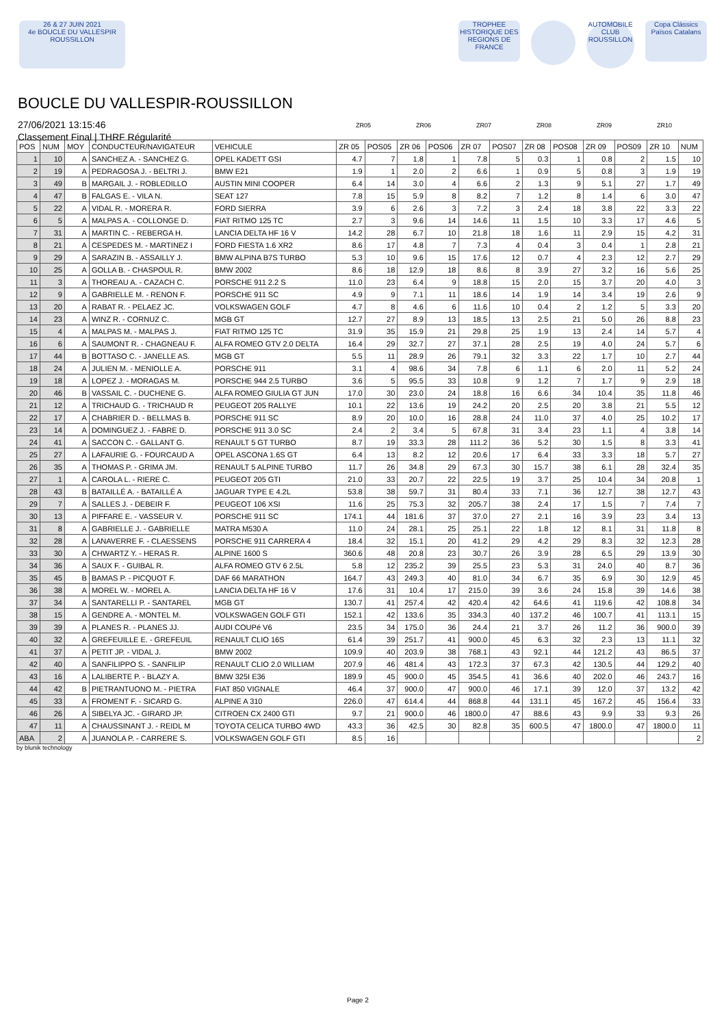26 & 27 JUIN 2021
4e BOUCLE DU VALLESPIR ROUSSILLON
TROPHEE HISTORIQUE DES REGIONS DE FRANCE
AUTOMOBILE CLUB ROUSSILLON
Copa Clàssics Països Catalans
BOUCLE DU VALLESPIR-ROUSSILLON
27/06/2021 13:15:46
Classement Final | THRF Régularité
ZR05 ZR06 ZR07 ZR08 ZR09 ZR10
| POS | NUM | MOY | CONDUCTEUR/NAVIGATEUR | VEHICULE | ZR 05 | POS05 | ZR 06 | POS06 | ZR 07 | POS07 | ZR 08 | POS08 | ZR 09 | POS09 | ZR 10 | NUM |
| --- | --- | --- | --- | --- | --- | --- | --- | --- | --- | --- | --- | --- | --- | --- | --- | --- |
| 1 | 10 | A | SANCHEZ A. - SANCHEZ G. | OPEL KADETT GSI | 4.7 | 7 | 1.8 | 1 | 7.8 | 5 | 0.3 | 1 | 0.8 | 2 | 1.5 | 10 |
| 2 | 19 | A | PEDRAGOSA J. - BELTRI J. | BMW E21 | 1.9 | 1 | 2.0 | 2 | 6.6 | 1 | 0.9 | 5 | 0.8 | 3 | 1.9 | 19 |
| 3 | 49 | B | MARGAIL J. - ROBLEDILLO | AUSTIN MINI COOPER | 6.4 | 14 | 3.0 | 4 | 6.6 | 2 | 1.3 | 9 | 5.1 | 27 | 1.7 | 49 |
| 4 | 47 | B | FALGAS E. - VILA N. | SEAT 127 | 7.8 | 15 | 5.9 | 8 | 8.2 | 7 | 1.2 | 8 | 1.4 | 6 | 3.0 | 47 |
| 5 | 22 | A | VIDAL R. - MORERA R. | FORD SIERRA | 3.9 | 6 | 2.6 | 3 | 7.2 | 3 | 2.4 | 18 | 3.8 | 22 | 3.3 | 22 |
| 6 | 5 | A | MALPAS A. - COLLONGE D. | FIAT RITMO 125 TC | 2.7 | 3 | 9.6 | 14 | 14.6 | 11 | 1.5 | 10 | 3.3 | 17 | 4.6 | 5 |
| 7 | 31 | A | MARTIN C. - REBERGA H. | LANCIA DELTA HF 16 V | 14.2 | 28 | 6.7 | 10 | 21.8 | 18 | 1.6 | 11 | 2.9 | 15 | 4.2 | 31 |
| 8 | 21 | A | CESPEDES M. - MARTINEZ I | FORD FIESTA 1.6 XR2 | 8.6 | 17 | 4.8 | 7 | 7.3 | 4 | 0.4 | 3 | 0.4 | 1 | 2.8 | 21 |
| 9 | 29 | A | SARAZIN B. - ASSAILLY J. | BMW ALPINA B7S TURBO | 5.3 | 10 | 9.6 | 15 | 17.6 | 12 | 0.7 | 4 | 2.3 | 12 | 2.7 | 29 |
| 10 | 25 | A | GOLLA B. - CHASPOUL R. | BMW 2002 | 8.6 | 18 | 12.9 | 18 | 8.6 | 8 | 3.9 | 27 | 3.2 | 16 | 5.6 | 25 |
| 11 | 3 | A | THOREAU A. - CAZACH C. | PORSCHE 911 2.2 S | 11.0 | 23 | 6.4 | 9 | 18.8 | 15 | 2.0 | 15 | 3.7 | 20 | 4.0 | 3 |
| 12 | 9 | A | GABRIELLE M. - RENON F. | PORSCHE 911 SC | 4.9 | 9 | 7.1 | 11 | 18.6 | 14 | 1.9 | 14 | 3.4 | 19 | 2.6 | 9 |
| 13 | 20 | A | RABAT R. - PELAEZ JC. | VOLKSWAGEN GOLF | 4.7 | 8 | 4.6 | 6 | 11.6 | 10 | 0.4 | 2 | 1.2 | 5 | 3.3 | 20 |
| 14 | 23 | A | WINZ R. - CORNUZ C. | MGB GT | 12.7 | 27 | 8.9 | 13 | 18.5 | 13 | 2.5 | 21 | 5.0 | 26 | 8.8 | 23 |
| 15 | 4 | A | MALPAS M. - MALPAS J. | FIAT RITMO 125 TC | 31.9 | 35 | 15.9 | 21 | 29.8 | 25 | 1.9 | 13 | 2.4 | 14 | 5.7 | 4 |
| 16 | 6 | A | SAUMONT R. - CHAGNEAU F. | ALFA ROMEO GTV 2.0 DELTA | 16.4 | 29 | 32.7 | 27 | 37.1 | 28 | 2.5 | 19 | 4.0 | 24 | 5.7 | 6 |
| 17 | 44 | B | BOTTASO C. - JANELLE AS. | MGB GT | 5.5 | 11 | 28.9 | 26 | 79.1 | 32 | 3.3 | 22 | 1.7 | 10 | 2.7 | 44 |
| 18 | 24 | A | JULIEN M. - MENIOLLE A. | PORSCHE 911 | 3.1 | 4 | 98.6 | 34 | 7.8 | 6 | 1.1 | 6 | 2.0 | 11 | 5.2 | 24 |
| 19 | 18 | A | LOPEZ J. - MORAGAS M. | PORSCHE 944 2.5 TURBO | 3.6 | 5 | 95.5 | 33 | 10.8 | 9 | 1.2 | 7 | 1.7 | 9 | 2.9 | 18 |
| 20 | 46 | B | VASSAIL C. - DUCHENE G. | ALFA ROMEO GIULIA GT JUN | 17.0 | 30 | 23.0 | 24 | 18.8 | 16 | 6.6 | 34 | 10.4 | 35 | 11.8 | 46 |
| 21 | 12 | A | TRICHAUD G. - TRICHAUD R | PEUGEOT 205 RALLYE | 10.1 | 22 | 13.6 | 19 | 24.2 | 20 | 2.5 | 20 | 3.8 | 21 | 5.5 | 12 |
| 22 | 17 | A | CHABRIER D. - BELLMAS B. | PORSCHE 911 SC | 8.9 | 20 | 10.0 | 16 | 28.8 | 24 | 11.0 | 37 | 4.0 | 25 | 10.2 | 17 |
| 23 | 14 | A | DOMINGUEZ J. - FABRE D. | PORSCHE 911 3.0 SC | 2.4 | 2 | 3.4 | 5 | 67.8 | 31 | 3.4 | 23 | 1.1 | 4 | 3.8 | 14 |
| 24 | 41 | A | SACCON C. - GALLANT G. | RENAULT 5 GT TURBO | 8.7 | 19 | 33.3 | 28 | 111.2 | 36 | 5.2 | 30 | 1.5 | 8 | 3.3 | 41 |
| 25 | 27 | A | LAFAURIE G. - FOURCAUD A | OPEL ASCONA 1.6S GT | 6.4 | 13 | 8.2 | 12 | 20.6 | 17 | 6.4 | 33 | 3.3 | 18 | 5.7 | 27 |
| 26 | 35 | A | THOMAS P. - GRIMA JM. | RENAULT 5 ALPINE TURBO | 11.7 | 26 | 34.8 | 29 | 67.3 | 30 | 15.7 | 38 | 6.1 | 28 | 32.4 | 35 |
| 27 | 1 | A | CAROLA L. - RIERE C. | PEUGEOT 205 GTI | 21.0 | 33 | 20.7 | 22 | 22.5 | 19 | 3.7 | 25 | 10.4 | 34 | 20.8 | 1 |
| 28 | 43 | B | BATAILLÉ A. - BATAILLÉ A | JAGUAR TYPE E 4.2L | 53.8 | 38 | 59.7 | 31 | 80.4 | 33 | 7.1 | 36 | 12.7 | 38 | 12.7 | 43 |
| 29 | 7 | A | SALLES J. - DEBEIR F. | PEUGEOT 106 XSI | 11.6 | 25 | 75.3 | 32 | 205.7 | 38 | 2.4 | 17 | 1.5 | 7 | 7.4 | 7 |
| 30 | 13 | A | PIFFARE E. - VASSEUR V. | PORSCHE 911 SC | 174.1 | 44 | 181.6 | 37 | 37.0 | 27 | 2.1 | 16 | 3.9 | 23 | 3.4 | 13 |
| 31 | 8 | A | GABRIELLE J. - GABRIELLE | MATRA M530 A | 11.0 | 24 | 28.1 | 25 | 25.1 | 22 | 1.8 | 12 | 8.1 | 31 | 11.8 | 8 |
| 32 | 28 | A | LANAVERRE F. - CLAESSENS | PORSCHE 911 CARRERA 4 | 18.4 | 32 | 15.1 | 20 | 41.2 | 29 | 4.2 | 29 | 8.3 | 32 | 12.3 | 28 |
| 33 | 30 | A | CHWARTZ Y. - HERAS R. | ALPINE 1600 S | 360.6 | 48 | 20.8 | 23 | 30.7 | 26 | 3.9 | 28 | 6.5 | 29 | 13.9 | 30 |
| 34 | 36 | A | SAUX F. - GUIBAL R. | ALFA ROMEO GTV 6 2.5L | 5.8 | 12 | 235.2 | 39 | 25.5 | 23 | 5.3 | 31 | 24.0 | 40 | 8.7 | 36 |
| 35 | 45 | B | BAMAS P. - PICQUOT F. | DAF 66 MARATHON | 164.7 | 43 | 249.3 | 40 | 81.0 | 34 | 6.7 | 35 | 6.9 | 30 | 12.9 | 45 |
| 36 | 38 | A | MOREL W. - MOREL A. | LANCIA DELTA HF 16 V | 17.6 | 31 | 10.4 | 17 | 215.0 | 39 | 3.6 | 24 | 15.8 | 39 | 14.6 | 38 |
| 37 | 34 | A | SANTARELLI P. - SANTAREL | MGB GT | 130.7 | 41 | 257.4 | 42 | 420.4 | 42 | 64.6 | 41 | 119.6 | 42 | 108.8 | 34 |
| 38 | 15 | A | GENDRE A. - MONTEL M. | VOLKSWAGEN GOLF GTI | 152.1 | 42 | 133.6 | 35 | 334.3 | 40 | 137.2 | 46 | 100.7 | 41 | 113.1 | 15 |
| 39 | 39 | A | PLANES R. - PLANES JJ. | AUDI COUPé V6 | 23.5 | 34 | 175.0 | 36 | 24.4 | 21 | 3.7 | 26 | 11.2 | 36 | 900.0 | 39 |
| 40 | 32 | A | GREFEUILLE E. - GREFEUIL | RENAULT CLIO 16S | 61.4 | 39 | 251.7 | 41 | 900.0 | 45 | 6.3 | 32 | 2.3 | 13 | 11.1 | 32 |
| 41 | 37 | A | PETIT JP. - VIDAL J. | BMW 2002 | 109.9 | 40 | 203.9 | 38 | 768.1 | 43 | 92.1 | 44 | 121.2 | 43 | 86.5 | 37 |
| 42 | 40 | A | SANFILIPPO S. - SANFILIP | RENAULT CLIO 2.0 WILLIAM | 207.9 | 46 | 481.4 | 43 | 172.3 | 37 | 67.3 | 42 | 130.5 | 44 | 129.2 | 40 |
| 43 | 16 | A | LALIBERTE P. - BLAZY A. | BMW 325I E36 | 189.9 | 45 | 900.0 | 45 | 354.5 | 41 | 36.6 | 40 | 202.0 | 46 | 243.7 | 16 |
| 44 | 42 | B | PIETRANTUONO M. - PIETRA | FIAT 850 VIGNALE | 46.4 | 37 | 900.0 | 47 | 900.0 | 46 | 17.1 | 39 | 12.0 | 37 | 13.2 | 42 |
| 45 | 33 | A | FROMENT F. - SICARD G. | ALPINE A 310 | 226.0 | 47 | 614.4 | 44 | 868.8 | 44 | 131.1 | 45 | 167.2 | 45 | 156.4 | 33 |
| 46 | 26 | A | SIBELYA JC. - GIRARD JP. | CITROEN CX 2400 GTI | 9.7 | 21 | 900.0 | 46 | 1800.0 | 47 | 88.6 | 43 | 9.9 | 33 | 9.3 | 26 |
| 47 | 11 | A | CHAUSSINANT J. - REIDL M | TOYOTA CELICA TURBO 4WD | 43.3 | 36 | 42.5 | 30 | 82.8 | 35 | 600.5 | 47 | 1800.0 | 47 | 1800.0 | 11 |
| ABA | 2 | A | JUANOLA P. - CARRERE S. | VOLKSWAGEN GOLF GTI | 8.5 | 16 | | | | | | | | | | 2 |
by blunik technology
Page 2